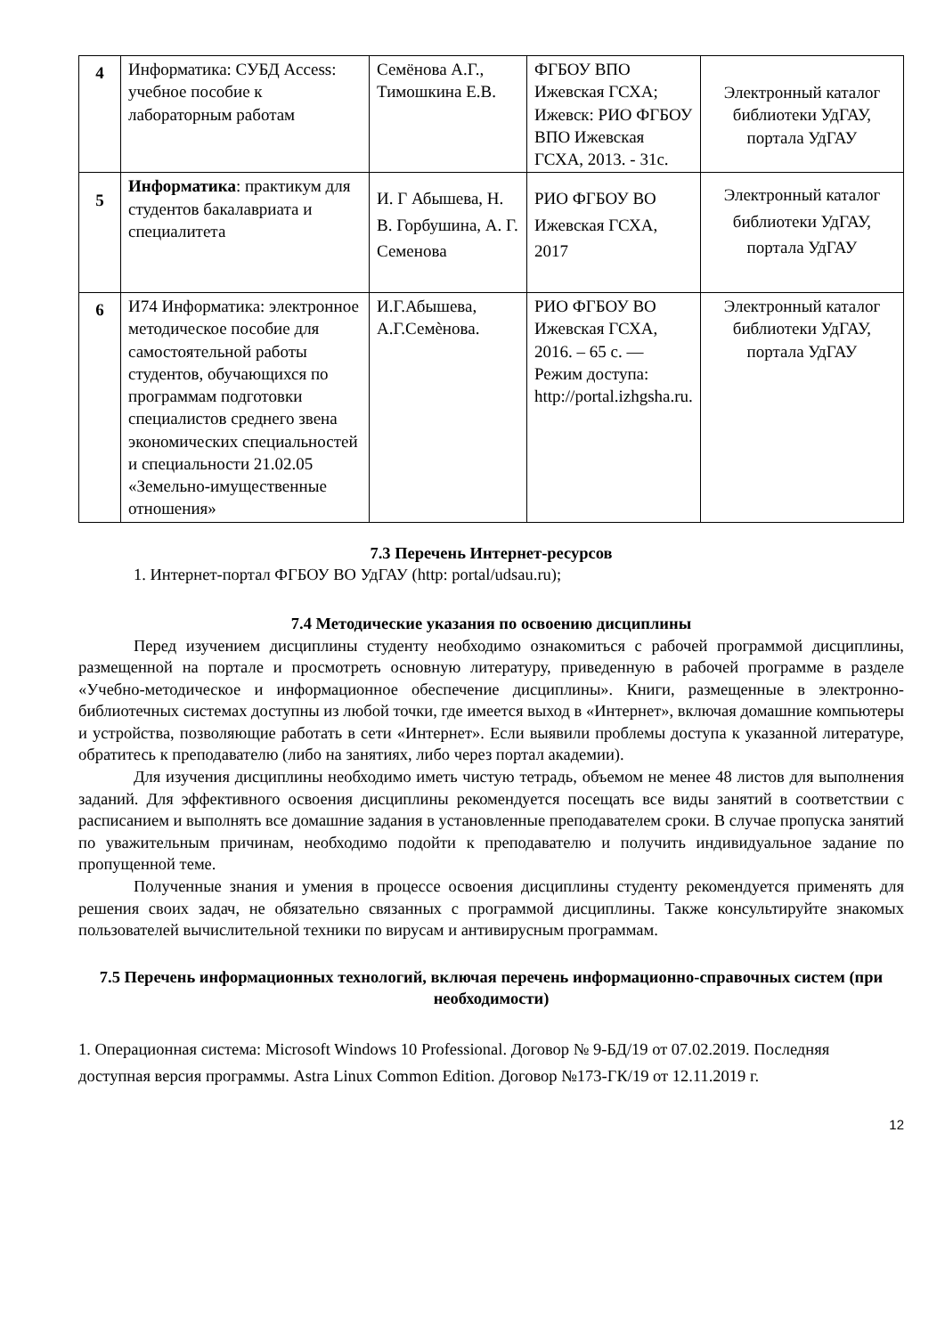| 4 | Информатика: СУБД Access: учебное пособие к лабораторным работам | Семёнова А.Г., Тимошкина Е.В. | ФГБОУ ВПО Ижевская ГСХА; Ижевск: РИО ФГБОУ ВПО Ижевская ГСХА, 2013. - 31с. | Электронный каталог библиотеки УдГАУ, портала УдГАУ |
| 5 | Информатика : практикум для студентов бакалавриата и специалитета | И. Г Абышева, Н. В. Горбушина, А. Г. Семенова | РИО ФГБОУ ВО Ижевская ГСХА, 2017 | Электронный каталог библиотеки УдГАУ, портала УдГАУ |
| 6 | И74 Информатика: электронное методическое пособие для самостоятельной работы студентов, обучающихся по программам подготовки специалистов среднего звена экономических специальностей и специальности 21.02.05 «Земельно-имущественные отношения» | И.Г.Абышева, А.Г.Семѐнова. | РИО ФГБОУ ВО Ижевская ГСХА, 2016. – 65 с. — Режим доступа: http://portal.izhgsha.ru. | Электронный каталог библиотеки УдГАУ, портала УдГАУ |
7.3 Перечень Интернет-ресурсов
1. Интернет-портал ФГБОУ ВО УдГАУ (http: portal/udsau.ru);
7.4 Методические указания по освоению дисциплины
Перед изучением дисциплины студенту необходимо ознакомиться с рабочей программой дисциплины, размещенной на портале и просмотреть основную литературу, приведенную в рабочей программе в разделе «Учебно-методическое и информационное обеспечение дисциплины». Книги, размещенные в электронно-библиотечных системах доступны из любой точки, где имеется выход в «Интернет», включая домашние компьютеры и устройства, позволяющие работать в сети «Интернет». Если выявили проблемы доступа к указанной литературе, обратитесь к преподавателю (либо на занятиях, либо через портал академии).
Для изучения дисциплины необходимо иметь чистую тетрадь, объемом не менее 48 листов для выполнения заданий. Для эффективного освоения дисциплины рекомендуется посещать все виды занятий в соответствии с расписанием и выполнять все домашние задания в установленные преподавателем сроки. В случае пропуска занятий по уважительным причинам, необходимо подойти к преподавателю и получить индивидуальное задание по пропущенной теме.
Полученные знания и умения в процессе освоения дисциплины студенту рекомендуется применять для решения своих задач, не обязательно связанных с программой дисциплины. Также консультируйте знакомых пользователей вычислительной техники по вирусам и антивирусным программам.
7.5 Перечень информационных технологий, включая перечень информационно-справочных систем (при необходимости)
1. Операционная система: Microsoft Windows 10 Professional. Договор № 9-БД/19 от 07.02.2019. Последняя доступная версия программы. Astra Linux Common Edition. Договор №173-ГК/19 от 12.11.2019 г.
12